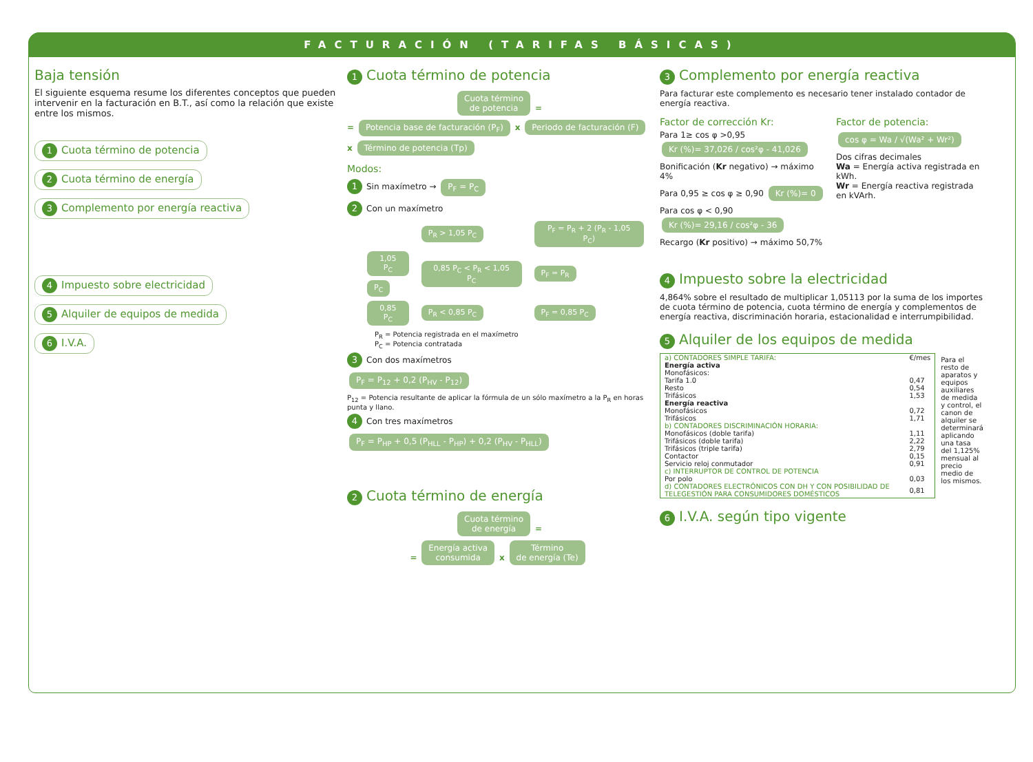FACTURACIÓN (TARIFAS BÁSICAS)
Baja tensión
El siguiente esquema resume los diferentes conceptos que pueden intervenir en la facturación en B.T., así como la relación que existe entre los mismos.
1 Cuota término de potencia
2 Cuota término de energía
3 Complemento por energía reactiva
4 Impuesto sobre electricidad
5 Alquiler de equipos de medida
6 I.V.A.
1 Cuota término de potencia
Cuota término
de potencia =
= Potencia base de facturación (P<sub>F</sub>) x Periodo de facturación (F) x Término de potencia (Tp)
Modos:
1 Sin maxímetro → P<sub>F</sub> = P<sub>C</sub>
2 Con un maxímetro
| | P<sub>R</sub> > 1,05 P<sub>C</sub> | P<sub>F</sub> = P<sub>R</sub> + 2 (P<sub>R</sub> - 1,05 P<sub>C</sub>) |
| 1,05 P<sub>C</sub> P<sub>C</sub> | 0,85 P<sub>C</sub> < P<sub>R</sub> < 1,05 P<sub>C</sub> | P<sub>F</sub> = P<sub>R</sub> |
| 0,85 P<sub>C</sub> | P<sub>R</sub> < 0,85 P<sub>C</sub> | P<sub>F</sub> = 0,85 P<sub>C</sub> |
P<sub>R</sub> = Potencia registrada en el maxímetro
P<sub>C</sub> = Potencia contratada
3 Con dos maxímetros
P<sub>F</sub> = P<sub>12</sub> + 0,2 (P<sub>HV</sub> - P<sub>12</sub>)
P<sub>12</sub> = Potencia resultante de aplicar la fórmula de un sólo maxímetro a la P<sub>R</sub> en horas punta y llano.
4 Con tres maxímetros
P<sub>F</sub> = P<sub>HP</sub> + 0,5 (P<sub>HLL</sub> - P<sub>HP</sub>) + 0,2 (P<sub>HV</sub> - P<sub>HLL</sub>)
2 Cuota término de energía
Cuota término
de energía =
= Energía activa
consumida x Término
de energía (Te)
3 Complemento por energía reactiva
Para facturar este complemento es necesario tener instalado contador de energía reactiva.
Factor de corrección Kr:
Para 1≥ cos φ >0,95 Kr (%)= 37,026 / cos²φ - 41,026
Bonificación (Kr negativo) → máximo 4%
Para 0,95 ≥ cos φ ≥ 0,90 Kr (%)= 0
Para cos φ < 0,90 Kr (%)= 29,16 / cos²φ - 36
Recargo (Kr positivo) → máximo 50,7%
Factor de potencia:
cos φ = Wa / √(Wa² + Wr²)
Dos cifras decimales
Wa = Energía activa registrada en kWh.
Wr = Energía reactiva registrada en kVArh.
4 Impuesto sobre la electricidad
4,864% sobre el resultado de multiplicar 1,05113 por la suma de los importes de cuota término de potencia, cuota término de energía y complementos de energía reactiva, discriminación horaria, estacionalidad e interrumpibilidad.
5 Alquiler de los equipos de medida
| a) CONTADORES SIMPLE TARIFA: | €/mes |
| Energía activa | |
| Monofásicos: | |
| Tarifa 1.0 | 0,47 |
| Resto | 0,54 |
| Trifásicos | 1,53 |
| Energía reactiva | |
| Monofásicos | 0,72 |
| Trifásicos | 1,71 |
| b) CONTADORES DISCRIMINACIÓN HORARIA: | |
| Monofásicos (doble tarifa) | 1,11 |
| Trifásicos (doble tarifa) | 2,22 |
| Trifásicos (triple tarifa) | 2,79 |
| Contactor | 0,15 |
| Servicio reloj conmutador | 0,91 |
| c) INTERRUPTOR DE CONTROL DE POTENCIA | |
| Por polo | 0,03 |
| d) CONTADORES ELECTRÓNICOS CON DH Y CON POSIBILIDAD DE TELEGESTIÓN PARA CONSUMIDORES DOMÉSTICOS | 0,81 |
Para el resto de aparatos y equipos auxiliares de medida y control, el canon de alquiler se determinará aplicando una tasa del 1,125% mensual al precio medio de los mismos.
6 I.V.A. según tipo vigente